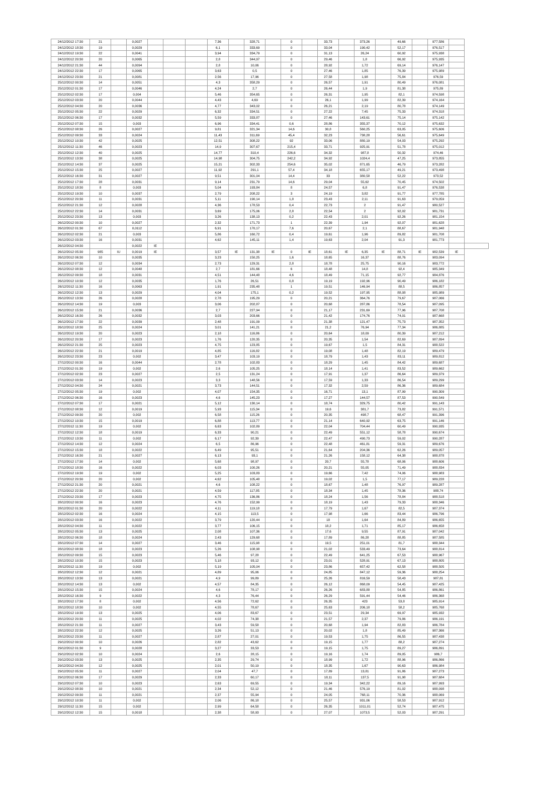| 24/12/2012 17:30 | 21 | | 0,0027 | | | | 7,36 | | 328,71 | | 0 | | 33,73 | | 373,26 | | 49,66 | | 977,586 | | |
| 24/12/2012 18:30 | 19 | | 0,0029 | | | | 6,1 | | 333,69 | | 0 | | 33,04 | | 190,42 | | 52,17 | | 976,517 | | |
| 24/12/2012 19:30 | 22 | | 0,0041 | | | | 3,94 | | 334,79 | | 0 | | 31,13 | | 26,24 | | 60,92 | | 975,938 | | |
| 24/12/2012 20:30 | 20 | | 0,0065 | | | | 2,8 | | 344,97 | | 0 | | 29,46 | | 1,8 | | 66,92 | | 975,935 | | |
| 24/12/2012 21:30 | 44 | | 0,0094 | | | | 2,8 | | 10,06 | | 0 | | 28,92 | | 1,72 | | 69,14 | | 976,147 | | |
| 24/12/2012 22:30 | 17 | | 0,0065 | | | | 3,63 | | 0,5 | | 0 | | 27,46 | | 1,85 | | 76,39 | | 975,989 | | |
| 24/12/2012 23:30 | 21 | | 0,0081 | | | | 2,56 | | 17,96 | | 0 | | 27,58 | | 1,98 | | 75,84 | | 976,59 | | |
| 25/12/2012 00:30 | 14 | | 0,0051 | | | | 4,3 | | 358,29 | | 0 | | 26,57 | | 1,91 | | 80,49 | | 976,081 | | |
| 25/12/2012 01:30 | 17 | | 0,0046 | | | | 4,24 | | 2,7 | | 0 | | 26,44 | | 1,9 | | 81,38 | | 975,89 | | |
| 25/12/2012 02:30 | 17 | | 0,004 | | | | 5,46 | | 354,65 | | 0 | | 26,31 | | 1,95 | | 82,1 | | 974,598 | | |
| 25/12/2012 03:30 | 20 | | 0,0044 | | | | 4,43 | | 4,69 | | 0 | | 26,1 | | 1,99 | | 82,39 | | 974,164 | | |
| 25/12/2012 04:30 | 20 | | 0,0036 | | | | 4,77 | | 343,02 | | 0 | | 26,21 | | 2,19 | | 80,78 | | 974,149 | | |
| 25/12/2012 05:30 | 22 | | 0,0029 | | | | 6,32 | | 334,51 | | 0 | | 27,22 | | 7,45 | | 75,33 | | 974,318 | | |
| 25/12/2012 06:30 | 17 | | 0,0032 | | | | 5,59 | | 333,87 | | 0 | | 27,46 | | 143,61 | | 75,14 | | 975,142 | | |
| 25/12/2012 07:30 | 15 | | 0,003 | | | | 6,96 | | 334,41 | | 0,6 | | 28,86 | | 355,37 | | 70,12 | | 975,632 | | |
| 25/12/2012 08:30 | 26 | | 0,0027 | | | | 9,81 | | 321,34 | | 14,6 | | 30,8 | | 560,25 | | 63,05 | | 975,606 | | |
| 25/12/2012 09:30 | 33 | | 0,0024 | | | | 11,43 | | 311,69 | | 45,4 | | 32,23 | | 738,28 | | 56,61 | | 975,649 | | |
| 25/12/2012 10:30 | 42 | | 0,0025 | | | | 12,51 | | 308,22 | | 92 | | 33,06 | | 880,19 | | 54,03 | | 975,292 | | |
| 25/12/2012 11:30 | 46 | | 0,0023 | | | | 14,9 | | 307,67 | | 215,4 | | 33,71 | | 925,91 | | 51,78 | | 975,012 | | |
| 25/12/2012 12:30 | 40 | | 0,0025 | | | | 14,77 | | 310,4 | | 226,6 | | 34,32 | | 987,8 | | 50,32 | | 974,46 | | |
| 25/12/2012 13:30 | 38 | | 0,0025 | | | | 14,98 | | 304,75 | | 242,2 | | 34,92 | | 1024,4 | | 47,25 | | 973,855 | | |
| 25/12/2012 14:30 | 37 | | 0,0025 | | | | 15,21 | | 302,33 | | 254,6 | | 35,02 | | 871,65 | | 46,79 | | 973,282 | | |
| 25/12/2012 15:30 | 25 | | 0,0027 | | | | 11,92 | | 291,1 | | 57,4 | | 34,18 | | 655,17 | | 49,21 | | 973,498 | | |
| 25/12/2012 16:30 | 31 | | 0,0027 | | | | 9,51 | | 301,04 | | 14,4 | | 33 | | 380,58 | | 52,22 | | 973,52 | | |
| 25/12/2012 17:30 | 28 | | 0,0031 | | | | 9,14 | | 231,79 | | 14,6 | | 29,04 | | 55,62 | | 70,45 | | 974,502 | | |
| 25/12/2012 18:30 | 8 | | 0,003 | | | | 5,04 | | 193,84 | | 8 | | 24,57 | | 6,8 | | 91,47 | | 976,538 | | |
| 25/12/2012 19:30 | 10 | | 0,0037 | | | | 2,79 | | 208,22 | | 3 | | 24,19 | | 3,82 | | 91,77 | | 977,785 | | |
| 25/12/2012 20:30 | 11 | | 0,0031 | | | | 5,11 | | 190,14 | | 1,8 | | 23,43 | | 2,11 | | 91,63 | | 979,059 | | |
| 25/12/2012 21:30 | 12 | | 0,0028 | | | | 4,36 | | 178,53 | | 0,4 | | 22,73 | | 2 | | 91,47 | | 980,527 | | |
| 25/12/2012 22:30 | 14 | | 0,0031 | | | | 3,69 | | 175,06 | | 2,8 | | 22,54 | | 2 | | 92,02 | | 981,731 | | |
| 25/12/2012 23:30 | 13 | | 0,003 | | | | 3,26 | | 138,13 | | 0,2 | | 22,43 | | 2,01 | | 92,26 | | 981,154 | | |
| 26/12/2012 00:30 | 10 | | 0,0027 | | | | 2,32 | | 171,73 | | 1 | | 22,39 | | 1,94 | | 92,07 | | 981,628 | | |
| 26/12/2012 01:30 | 67 | | 0,0112 | | | | 6,91 | | 170,17 | | 7,6 | | 20,67 | | 2,1 | | 88,67 | | 981,948 | | |
| 26/12/2012 02:30 | 21 | | 0,003 | | | | 5,86 | | 160,72 | | 0,4 | | 19,61 | | 1,96 | | 89,82 | | 981,708 | | |
| 26/12/2012 03:30 | 16 | | 0,0031 | | | | 4,62 | | 145,11 | | 1,4 | | 19,63 | | 2,04 | | 91,3 | | 981,773 | | |
| 26/12/2012 04:30 | | | 0,0022 | IE | | | | | | | | | | | | | | | | | |
| 26/12/2012 05:30 | 985 | IU | 0,0019 | IE | | | 3,57 | IE | 131,38 | IE | 0 | IE | 18,61 | IE | 6,35 | IE | 88,71 | IE | 982,539 | IE | |
| 26/12/2012 06:30 | 10 | | 0,0035 | | | | 3,23 | | 150,25 | | 1,6 | | 18,65 | | 16,37 | | 88,76 | | 983,094 | | |
| 26/12/2012 07:30 | 12 | | 0,0034 | | | | 2,73 | | 129,31 | | 2,8 | | 18,78 | | 25,75 | | 90,16 | | 983,772 | | |
| 26/12/2012 08:30 | 12 | | 0,0048 | | | | 2,7 | | 181,66 | | 6 | | 18,48 | | 14,8 | | 92,4 | | 985,349 | | |
| 26/12/2012 09:30 | 18 | | 0,0031 | | | | 4,51 | | 144,48 | | 4,6 | | 18,49 | | 71,15 | | 92,77 | | 984,876 | | |
| 26/12/2012 10:30 | 12 | | 0,0035 | | | | 1,76 | | 26,51 | | 0,8 | | 19,19 | | 192,96 | | 90,49 | | 986,182 | | |
| 26/12/2012 11:30 | 16 | | 0,0063 | | | | 1,91 | | 235,48 | | 1 | | 19,51 | | 146,94 | | 88,5 | | 986,857 | | |
| 26/12/2012 12:30 | 13 | | 0,0029 | | | | 4,04 | | 175,1 | | 0,2 | | 19,52 | | 197,95 | | 88,08 | | 985,989 | | |
| 26/12/2012 13:30 | 26 | | 0,0028 | | | | 2,78 | | 195,29 | | 0 | | 20,21 | | 364,76 | | 79,67 | | 987,066 | | |
| 26/12/2012 14:30 | 19 | | 0,003 | | | | 3,06 | | 202,87 | | 0 | | 20,68 | | 287,86 | | 78,54 | | 987,095 | | |
| 26/12/2012 15:30 | 21 | | 0,0036 | | | | 2,7 | | 227,94 | | 0 | | 21,17 | | 231,69 | | 77,96 | | 987,708 | | |
| 26/12/2012 16:30 | 26 | | 0,0032 | | | | 3,03 | | 203,66 | | 0 | | 21,42 | | 174,76 | | 74,01 | | 987,668 | | |
| 26/12/2012 17:30 | 22 | | 0,0039 | | | | 2,48 | | 191,09 | | 0 | | 21,38 | | 121,47 | | 75,73 | | 987,352 | | |
| 26/12/2012 18:30 | 25 | | 0,0024 | | | | 3,01 | | 141,21 | | 0 | | 21,2 | | 76,94 | | 77,34 | | 986,885 | | |
| 26/12/2012 19:30 | 20 | | 0,0023 | | | | 2,18 | | 116,86 | | 0 | | 20,64 | | 18,09 | | 80,39 | | 987,212 | | |
| 26/12/2012 20:30 | 17 | | 0,0023 | | | | 1,76 | | 120,35 | | 0 | | 20,35 | | 1,54 | | 82,69 | | 987,894 | | |
| 26/12/2012 21:30 | 25 | | 0,0023 | | | | 4,75 | | 123,85 | | 0 | | 19,67 | | 1,5 | | 84,31 | | 988,522 | | |
| 26/12/2012 22:30 | 21 | | 0,0019 | | | | 4,85 | | 116,82 | | 0 | | 19,08 | | 1,48 | | 82,19 | | 989,479 | | |
| 26/12/2012 23:30 | 23 | | 0,002 | | | | 3,47 | | 103,19 | | 0 | | 18,79 | | 1,43 | | 83,11 | | 989,812 | | |
| 27/12/2012 00:30 | 16 | | 0,0044 | | | | 2,78 | | 102,83 | | 0 | | 18,29 | | 1,45 | | 84,42 | | 989,687 | | |
| 27/12/2012 01:30 | 19 | | 0,002 | | | | 2,6 | | 105,25 | | 0 | | 18,14 | | 1,41 | | 83,52 | | 989,662 | | |
| 27/12/2012 02:30 | 23 | | 0,0027 | | | | 2,5 | | 131,24 | | 0 | | 17,91 | | 1,37 | | 86,64 | | 989,379 | | |
| 27/12/2012 03:30 | 14 | | 0,0023 | | | | 3,3 | | 148,56 | | 0 | | 17,59 | | 1,33 | | 86,54 | | 989,299 | | |
| 27/12/2012 04:30 | 24 | | 0,0021 | | | | 3,73 | | 144,51 | | 0 | | 17,32 | | 2,59 | | 86,36 | | 989,684 | | |
| 27/12/2012 05:30 | 19 | | 0,002 | | | | 4,07 | | 154,35 | | 0 | | 16,71 | | 13,1 | | 87,99 | | 990,309 | | |
| 27/12/2012 06:30 | 16 | | 0,0023 | | | | 4,6 | | 145,23 | | 0 | | 17,27 | | 144,57 | | 87,53 | | 990,549 | | |
| 27/12/2012 07:30 | 17 | | 0,0021 | | | | 5,12 | | 130,14 | | 0 | | 18,74 | | 329,75 | | 80,42 | | 991,143 | | |
| 27/12/2012 08:30 | 12 | | 0,0019 | | | | 5,93 | | 115,34 | | 0 | | 19,6 | | 381,7 | | 73,82 | | 991,571 | | |
| 27/12/2012 09:30 | 20 | | 0,002 | | | | 6,58 | | 115,26 | | 0 | | 20,35 | | 498,7 | | 68,47 | | 991,396 | | |
| 27/12/2012 10:30 | 15 | | 0,0019 | | | | 6,88 | | 113,77 | | 0 | | 21,14 | | 640,92 | | 63,75 | | 991,146 | | |
| 27/12/2012 11:30 | 19 | | 0,002 | | | | 6,63 | | 102,89 | | 0 | | 22,04 | | 704,44 | | 60,49 | | 990,935 | | |
| 27/12/2012 12:30 | 18 | | 0,0019 | | | | 6,33 | | 90,21 | | 0 | | 22,49 | | 551,12 | | 58,78 | | 990,674 | | |
| 27/12/2012 13:30 | 11 | | 0,002 | | | | 6,17 | | 92,39 | | 0 | | 22,47 | | 490,73 | | 59,02 | | 990,287 | | |
| 27/12/2012 14:30 | 12 | | 0,0024 | | | | 6,5 | | 86,96 | | 0 | | 22,48 | | 461,81 | | 59,31 | | 989,676 | | |
| 27/12/2012 15:30 | 18 | | 0,0022 | | | | 6,49 | | 95,51 | | 0 | | 21,64 | | 204,36 | | 62,26 | | 989,057 | | |
| 27/12/2012 16:30 | 21 | | 0,0027 | | | | 6,13 | | 93,1 | | 0 | | 21,26 | | 158,12 | | 64,38 | | 988,878 | | |
| 27/12/2012 17:30 | 14 | | 0,002 | | | | 5,68 | | 98,97 | | 0 | | 20,7 | | 55,78 | | 68,06 | | 988,606 | | |
| 27/12/2012 18:30 | 16 | | 0,0022 | | | | 6,03 | | 100,26 | | 0 | | 20,21 | | 55,05 | | 71,49 | | 988,834 | | |
| 27/12/2012 19:30 | 19 | | 0,002 | | | | 5,25 | | 103,83 | | 0 | | 19,66 | | 7,42 | | 74,06 | | 988,983 | | |
| 27/12/2012 20:30 | 20 | | 0,002 | | | | 4,62 | | 105,48 | | 0 | | 19,02 | | 1,5 | | 77,17 | | 989,228 | | |
| 27/12/2012 21:30 | 20 | | 0,0021 | | | | 4,6 | | 108,22 | | 0 | | 18,67 | | 1,48 | | 76,97 | | 989,287 | | |
| 27/12/2012 22:30 | 20 | | 0,0021 | | | | 4,59 | | 117,85 | | 0 | | 18,34 | | 1,45 | | 78,36 | | 988,74 | | |
| 27/12/2012 23:30 | 17 | | 0,0023 | | | | 4,75 | | 136,86 | | 0 | | 18,24 | | 1,56 | | 78,84 | | 988,518 | | |
| 28/12/2012 00:30 | 16 | | 0,0023 | | | | 4,76 | | 152,99 | | 0 | | 18,19 | | 1,43 | | 79,33 | | 988,346 | | |
| 28/12/2012 01:30 | 20 | | 0,0022 | | | | 4,11 | | 119,18 | | 0 | | 17,79 | | 1,67 | | 82,5 | | 987,374 | | |
| 28/12/2012 02:30 | 16 | | 0,0024 | | | | 4,15 | | 113,5 | | 0 | | 17,98 | | 1,66 | | 83,44 | | 986,796 | | |
| 28/12/2012 03:30 | 16 | | 0,0022 | | | | 3,79 | | 120,44 | | 0 | | 18 | | 1,64 | | 84,89 | | 986,655 | | |
| 28/12/2012 04:30 | 11 | | 0,0022 | | | | 3,77 | | 106,15 | | 0 | | 18,2 | | 1,71 | | 85,17 | | 986,658 | | |
| 28/12/2012 05:30 | 13 | | 0,0025 | | | | 2,08 | | 107,36 | | 0 | | 17,6 | | 9,55 | | 87,91 | | 987,042 | | |
| 28/12/2012 06:30 | 18 | | 0,0024 | | | | 2,43 | | 129,68 | | 0 | | 17,89 | | 86,28 | | 88,85 | | 987,585 | | |
| 28/12/2012 07:30 | 14 | | 0,0027 | | | | 3,46 | | 115,98 | | 0 | | 19,5 | | 251,01 | | 81,7 | | 988,344 | | |
| 28/12/2012 08:30 | 18 | | 0,0023 | | | | 5,26 | | 108,98 | | 0 | | 21,02 | | 533,49 | | 73,64 | | 988,814 | | |
| 28/12/2012 09:30 | 15 | | 0,0023 | | | | 5,46 | | 97,28 | | 0 | | 22,49 | | 641,25 | | 67,53 | | 988,967 | | |
| 28/12/2012 10:30 | 15 | | 0,0023 | | | | 5,18 | | 93,12 | | 0 | | 23,01 | | 528,91 | | 67,13 | | 988,805 | | |
| 28/12/2012 11:30 | 19 | | 0,002 | | | | 5,19 | | 105,04 | | 0 | | 23,86 | | 657,42 | | 62,58 | | 988,505 | | |
| 28/12/2012 12:30 | 12 | | 0,0021 | | | | 4,89 | | 95,06 | | 0 | | 24,85 | | 847,12 | | 59,36 | | 988,254 | | |
| 28/12/2012 13:30 | 13 | | 0,0021 | | | | 4,9 | | 99,89 | | 0 | | 25,26 | | 816,59 | | 58,43 | | 987,81 | | |
| 28/12/2012 14:30 | 13 | | 0,002 | | | | 4,57 | | 84,35 | | 0 | | 26,12 | | 868,09 | | 54,45 | | 987,425 | | |
| 28/12/2012 15:30 | 15 | | 0,0024 | | | | 4,6 | | 78,17 | | 0 | | 26,26 | | 683,88 | | 54,85 | | 986,861 | | |
| 28/12/2012 16:30 | 9 | | 0,0022 | | | | 4,3 | | 76,44 | | 0 | | 26,29 | | 591,44 | | 54,46 | | 986,368 | | |
| 28/12/2012 17:30 | 8 | | 0,002 | | | | 4,56 | | 72,62 | | 0 | | 26,35 | | 423 | | 53,8 | | 985,914 | | |
| 28/12/2012 18:30 | 10 | | 0,002 | | | | 4,55 | | 78,67 | | 0 | | 25,63 | | 206,18 | | 58,2 | | 985,768 | | |
| 28/12/2012 19:30 | 13 | | 0,0025 | | | | 4,06 | | 83,67 | | 0 | | 23,51 | | 29,34 | | 69,97 | | 985,932 | | |
| 28/12/2012 20:30 | 11 | | 0,0025 | | | | 4,02 | | 74,38 | | 0 | | 21,57 | | 2,37 | | 79,86 | | 986,191 | | |
| 28/12/2012 21:30 | 11 | | 0,0027 | | | | 3,43 | | 59,58 | | 0 | | 20,68 | | 1,94 | | 82,83 | | 986,784 | | |
| 28/12/2012 22:30 | 12 | | 0,0025 | | | | 3,26 | | 51,13 | | 0 | | 20,02 | | 1,8 | | 85,49 | | 987,366 | | |
| 28/12/2012 23:30 | 11 | | 0,0027 | | | | 2,87 | | 27,01 | | 0 | | 19,53 | | 1,75 | | 86,55 | | 987,438 | | |
| 29/12/2012 00:30 | 10 | | 0,0026 | | | | 2,82 | | 43,62 | | 0 | | 19,15 | | 1,77 | | 88,2 | | 987,274 | | |
| 29/12/2012 01:30 | 9 | | 0,0028 | | | | 3,27 | | 33,53 | | 0 | | 19,15 | | 1,75 | | 89,27 | | 986,891 | | |
| 29/12/2012 02:30 | 10 | | 0,0024 | | | | 2,6 | | 28,15 | | 0 | | 19,16 | | 1,74 | | 89,05 | | 986,7 | | |
| 29/12/2012 03:30 | 13 | | 0,0025 | | | | 2,35 | | 29,74 | | 0 | | 18,99 | | 1,72 | | 88,96 | | 986,866 | | |
| 29/12/2012 04:30 | 12 | | 0,0025 | | | | 2,01 | | 50,19 | | 0 | | 18,35 | | 1,67 | | 90,63 | | 986,984 | | |
| 29/12/2012 05:30 | 11 | | 0,0027 | | | | 2,04 | | 47,7 | | 0 | | 17,89 | | 13,81 | | 91,86 | | 987,273 | | |
| 29/12/2012 06:30 | 17 | | 0,0029 | | | | 2,33 | | 60,17 | | 0 | | 18,11 | | 137,5 | | 91,98 | | 987,684 | | |
| 29/12/2012 07:30 | 10 | | 0,0023 | | | | 2,63 | | 69,55 | | 0 | | 19,34 | | 342,22 | | 89,16 | | 987,993 | | |
| 29/12/2012 08:30 | 10 | | 0,0021 | | | | 2,34 | | 52,12 | | 0 | | 21,46 | | 576,19 | | 81,02 | | 988,098 | | |
| 29/12/2012 09:30 | 11 | | 0,0021 | | | | 2,37 | | 55,94 | | 0 | | 24,05 | | 768,11 | | 70,36 | | 988,069 | | |
| 29/12/2012 10:30 | 11 | | 0,002 | | | | 2,06 | | 86,18 | | 0 | | 25,57 | | 931,06 | | 58,53 | | 987,912 | | |
| 29/12/2012 11:30 | 15 | | 0,002 | | | | 2,99 | | 64,58 | | 0 | | 26,35 | | 1011,01 | | 52,74 | | 987,475 | | |
| 29/12/2012 12:30 | 15 | | 0,0018 | | | | 2,38 | | 58,93 | | 0 | | 27,07 | | 1073,5 | | 52,03 | | 987,291 | | |